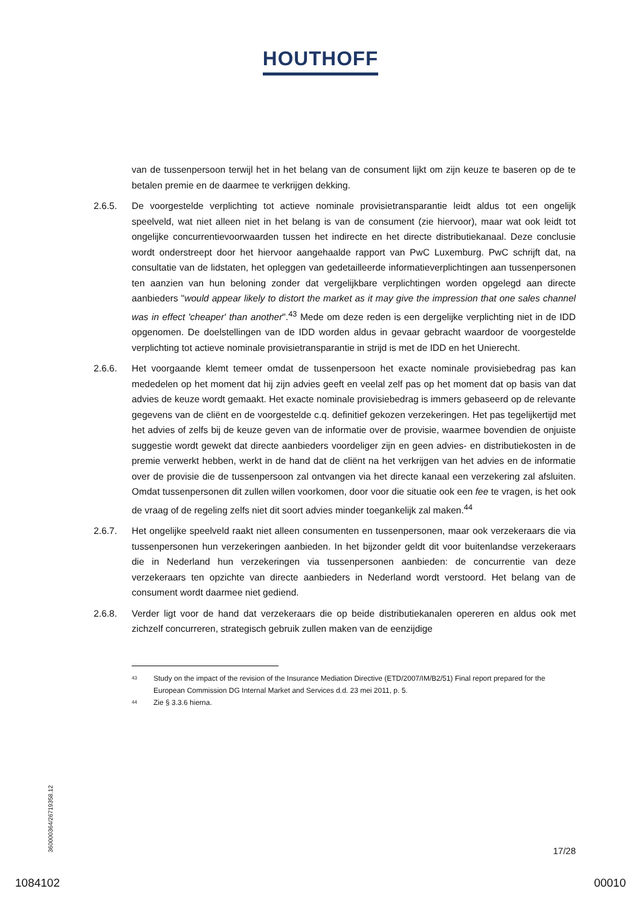HOUTHOFF
van de tussenpersoon terwijl het in het belang van de consument lijkt om zijn keuze te baseren op de te betalen premie en de daarmee te verkrijgen dekking.
2.6.5. De voorgestelde verplichting tot actieve nominale provisietransparantie leidt aldus tot een ongelijk speelveld, wat niet alleen niet in het belang is van de consument (zie hiervoor), maar wat ook leidt tot ongelijke concurrentievoorwaarden tussen het indirecte en het directe distributiekanaal. Deze conclusie wordt onderstreept door het hiervoor aangehaalde rapport van PwC Luxemburg. PwC schrijft dat, na consultatie van de lidstaten, het opleggen van gedetailleerde informatieverplichtingen aan tussenpersonen ten aanzien van hun beloning zonder dat vergelijkbare verplichtingen worden opgelegd aan directe aanbieders "would appear likely to distort the market as it may give the impression that one sales channel was in effect 'cheaper' than another".<sup>43</sup> Mede om deze reden is een dergelijke verplichting niet in de IDD opgenomen. De doelstellingen van de IDD worden aldus in gevaar gebracht waardoor de voorgestelde verplichting tot actieve nominale provisietransparantie in strijd is met de IDD en het Unierecht.
2.6.6. Het voorgaande klemt temeer omdat de tussenpersoon het exacte nominale provisiebedrag pas kan mededelen op het moment dat hij zijn advies geeft en veelal zelf pas op het moment dat op basis van dat advies de keuze wordt gemaakt. Het exacte nominale provisiebedrag is immers gebaseerd op de relevante gegevens van de cliënt en de voorgestelde c.q. definitief gekozen verzekeringen. Het pas tegelijkertijd met het advies of zelfs bij de keuze geven van de informatie over de provisie, waarmee bovendien de onjuiste suggestie wordt gewekt dat directe aanbieders voordeliger zijn en geen advies- en distributiekosten in de premie verwerkt hebben, werkt in de hand dat de cliënt na het verkrijgen van het advies en de informatie over de provisie die de tussenpersoon zal ontvangen via het directe kanaal een verzekering zal afsluiten. Omdat tussenpersonen dit zullen willen voorkomen, door voor die situatie ook een fee te vragen, is het ook de vraag of de regeling zelfs niet dit soort advies minder toegankelijk zal maken.<sup>44</sup>
2.6.7. Het ongelijke speelveld raakt niet alleen consumenten en tussenpersonen, maar ook verzekeraars die via tussenpersonen hun verzekeringen aanbieden. In het bijzonder geldt dit voor buitenlandse verzekeraars die in Nederland hun verzekeringen via tussenpersonen aanbieden: de concurrentie van deze verzekeraars ten opzichte van directe aanbieders in Nederland wordt verstoord. Het belang van de consument wordt daarmee niet gediend.
2.6.8. Verder ligt voor de hand dat verzekeraars die op beide distributiekanalen opereren en aldus ook met zichzelf concurreren, strategisch gebruik zullen maken van de eenzijdige
43
Study on the impact of the revision of the Insurance Mediation Directive (ETD/2007/IM/B2/51) Final report prepared for the European Commission DG Internal Market and Services d.d. 23 mei 2011, p. 5.
44
Zie § 3.3.6 hierna.
360000364/26719358.12
17/28
1084102 00010